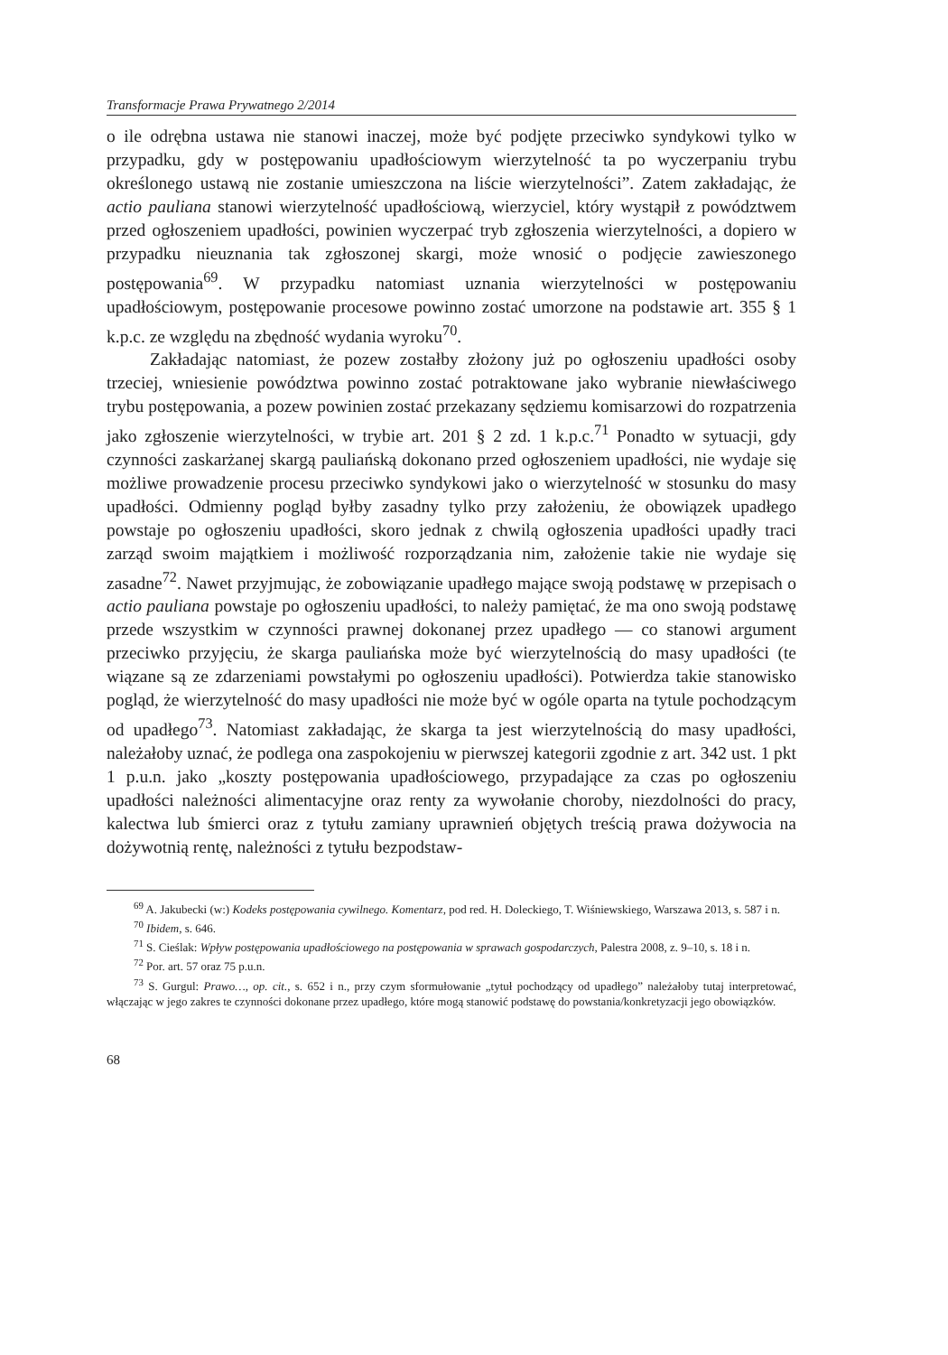Transformacje Prawa Prywatnego 2/2014
o ile odrębna ustawa nie stanowi inaczej, może być podjęte przeciwko syndykowi tylko w przypadku, gdy w postępowaniu upadłościowym wierzytelność ta po wyczerpaniu trybu określonego ustawą nie zostanie umieszczona na liście wierzytelności”. Zatem zakładając, że actio pauliana stanowi wierzytelność upadłościową, wierzyciel, który wystąpił z powództwem przed ogłoszeniem upadłości, powinien wyczerpać tryb zgłoszenia wierzytelności, a dopiero w przypadku nieuznania tak zgłoszonej skargi, może wnosić o podjęcie zawieszonego postępowania<sup>69</sup>. W przypadku natomiast uznania wierzytelności w postępowaniu upadłościowym, postępowanie procesowe powinno zostać umorzone na podstawie art. 355 § 1 k.p.c. ze względu na zbędność wydania wyroku<sup>70</sup>.
Zakładając natomiast, że pozew zostałby złożony już po ogłoszeniu upadłości osoby trzeciej, wniesienie powództwa powinno zostać potraktowane jako wybranie niewłaściwego trybu postępowania, a pozew powinien zostać przekazany sędziemu komisarzowi do rozpatrzenia jako zgłoszenie wierzytelności, w trybie art. 201 § 2 zd. 1 k.p.c.<sup>71</sup> Ponadto w sytuacji, gdy czynności zaskarżanej skargą pauliańską dokonano przed ogłoszeniem upadłości, nie wydaje się możliwe prowadzenie procesu przeciwko syndykowi jako o wierzytelność w stosunku do masy upadłości. Odmienny pogląd byłby zasadny tylko przy założeniu, że obowiązek upadłego powstaje po ogłoszeniu upadłości, skoro jednak z chwilą ogłoszenia upadłości upadły traci zarząd swoim majątkiem i możliwość rozporządzania nim, założenie takie nie wydaje się zasadne<sup>72</sup>. Nawet przyjmując, że zobowiązanie upadłego mające swoją podstawę w przepisach o actio pauliana powstaje po ogłoszeniu upadłości, to należy pamiętać, że ma ono swoją podstawę przede wszystkim w czynności prawnej dokonanej przez upadłego — co stanowi argument przeciwko przyjęciu, że skarga pauliańska może być wierzytelnością do masy upadłości (te wiązane są ze zdarzeniami powstałymi po ogłoszeniu upadłości). Potwierdza takie stanowisko pogląd, że wierzytelność do masy upadłości nie może być w ogóle oparta na tytule pochodzącym od upadłego<sup>73</sup>. Natomiast zakładając, że skarga ta jest wierzytelnością do masy upadłości, należałoby uznać, że podlega ona zaspokojeniu w pierwszej kategorii zgodnie z art. 342 ust. 1 pkt 1 p.u.n. jako „koszty postępowania upadłościowego, przypadające za czas po ogłoszeniu upadłości należności alimentacyjne oraz renty za wywołanie choroby, niezdolności do pracy, kalectwa lub śmierci oraz z tytułu zamiany uprawnień objętych treścią prawa dożywocia na dożywotnią rentę, należności z tytułu bezpodstaw-
<sup>69</sup> A. Jakubecki (w:) Kodeks postępowania cywilnego. Komentarz, pod red. H. Doleckiego, T. Wiśniewskiego, Warszawa 2013, s. 587 i n.
<sup>70</sup> Ibidem, s. 646.
<sup>71</sup> S. Cieślak: Wpływ postępowania upadłościowego na postępowania w sprawach gospodarczych, Palestra 2008, z. 9–10, s. 18 i n.
<sup>72</sup> Por. art. 57 oraz 75 p.u.n.
<sup>73</sup> S. Gurgul: Prawo…, op. cit., s. 652 i n., przy czym sformułowanie „tytuł pochodzący od upadłego” należałoby tutaj interpretować, włączając w jego zakres te czynności dokonane przez upadłego, które mogą stanowić podstawę do powstania/konkretyzacji jego obowiązków.
68